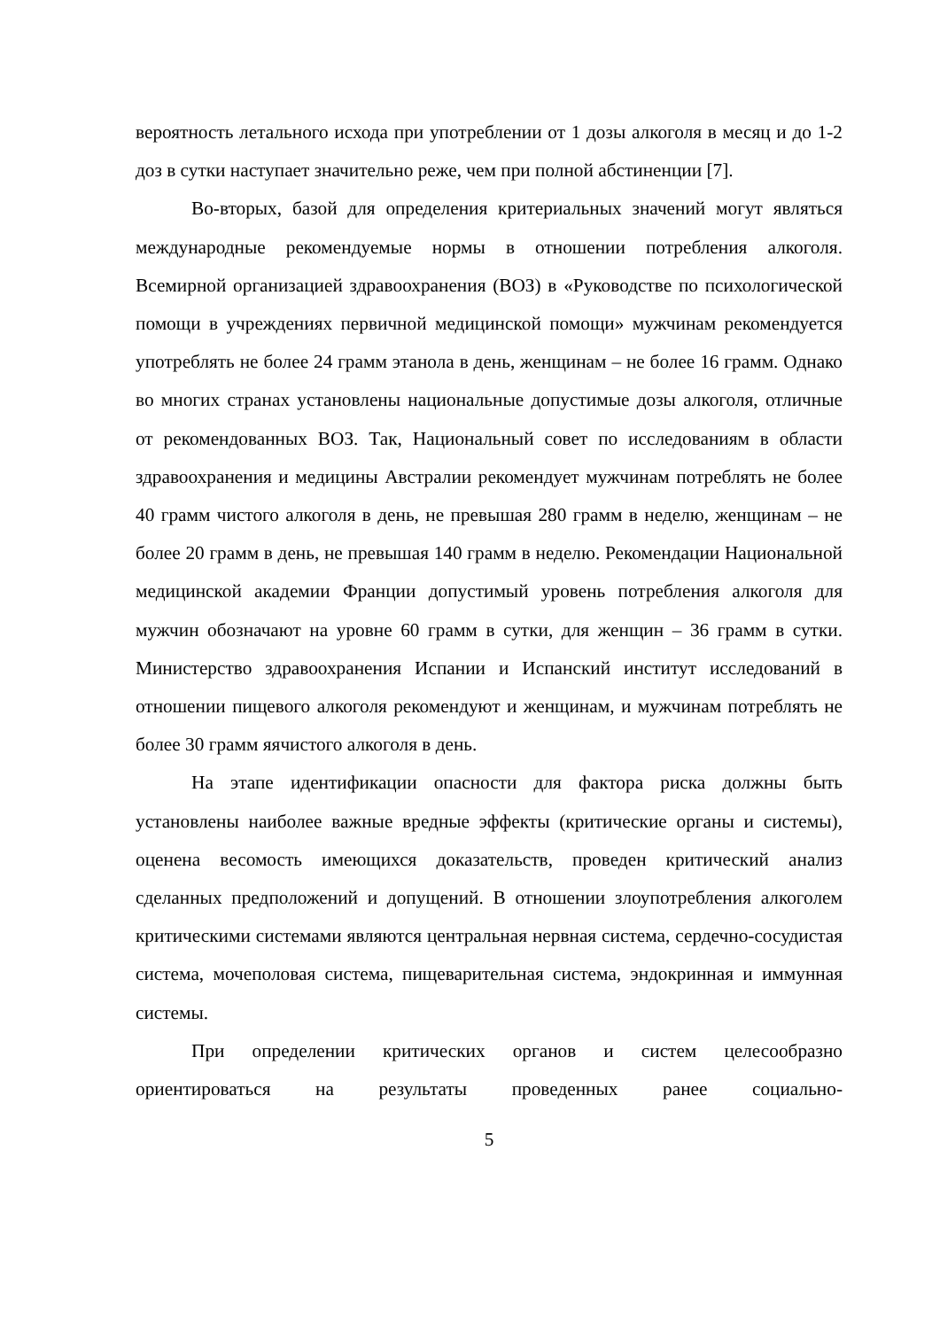вероятность летального исхода при употреблении от 1 дозы алкоголя в месяц и до 1-2 доз в сутки наступает значительно реже, чем при полной абстиненции [7].
Во-вторых, базой для определения критериальных значений могут являться международные рекомендуемые нормы в отношении потребления алкоголя. Всемирной организацией здравоохранения (ВОЗ) в «Руководстве по психологической помощи в учреждениях первичной медицинской помощи» мужчинам рекомендуется употреблять не более 24 грамм этанола в день, женщинам – не более 16 грамм. Однако во многих странах установлены национальные допустимые дозы алкоголя, отличные от рекомендованных ВОЗ. Так, Национальный совет по исследованиям в области здравоохранения и медицины Австралии рекомендует мужчинам потреблять не более 40 грамм чистого алкоголя в день, не превышая 280 грамм в неделю, женщинам – не более 20 грамм в день, не превышая 140 грамм в неделю. Рекомендации Национальной медицинской академии Франции допустимый уровень потребления алкоголя для мужчин обозначают на уровне 60 грамм в сутки, для женщин – 36 грамм в сутки. Министерство здравоохранения Испании и Испанский институт исследований в отношении пищевого алкоголя рекомендуют и женщинам, и мужчинам потреблять не более 30 грамм яячистого алкоголя в день.
На этапе идентификации опасности для фактора риска должны быть установлены наиболее важные вредные эффекты (критические органы и системы), оценена весомость имеющихся доказательств, проведен критический анализ сделанных предположений и допущений. В отношении злоупотребления алкоголем критическими системами являются центральная нервная система, сердечно-сосудистая система, мочеполовая система, пищеварительная система, эндокринная и иммунная системы.
При определении критических органов и систем целесообразно ориентироваться на результаты проведенных ранее социально-
5